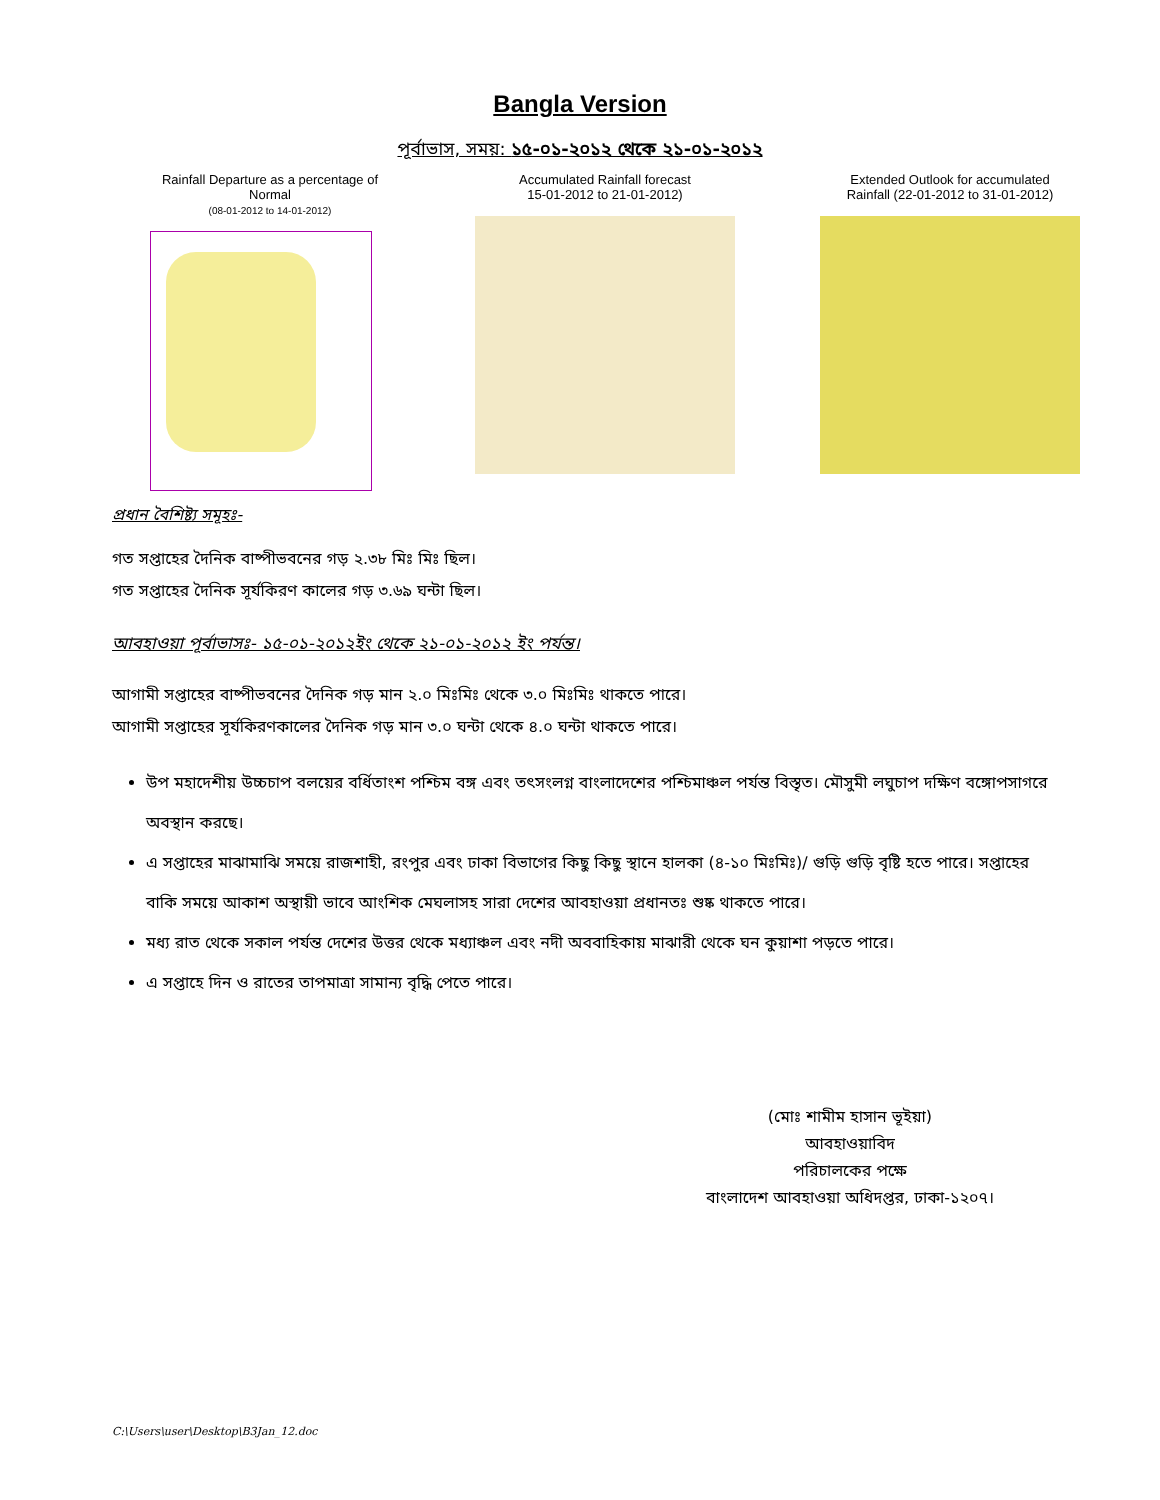Bangla Version
পূর্বাভাস, সময়: ১৫-০১-২০১২ থেকে ২১-০১-২০১২
Rainfall Departure as a percentage of Normal
(08-01-2012 to 14-01-2012)
Accumulated Rainfall forecast
15-01-2012 to 21-01-2012)
Extended Outlook for accumulated
Rainfall (22-01-2012 to 31-01-2012)
প্রধান বৈশিষ্ট্য সমূহঃ-
গত সপ্তাহের দৈনিক বাষ্পীভবনের গড় ২.৩৮ মিঃ মিঃ ছিল।
গত সপ্তাহের দৈনিক সূর্যকিরণ কালের গড় ৩.৬৯ ঘন্টা ছিল।
আবহাওয়া পূর্বাভাসঃ- ১৫-০১-২০১২ইং থেকে ২১-০১-২০১২ ইং পর্যন্ত।
আগামী সপ্তাহের বাষ্পীভবনের দৈনিক গড় মান ২.০ মিঃমিঃ থেকে ৩.০ মিঃমিঃ থাকতে পারে।
আগামী সপ্তাহের সূর্যকিরণকালের দৈনিক গড় মান ৩.০ ঘন্টা থেকে ৪.০ ঘন্টা থাকতে পারে।
উপ মহাদেশীয় উচ্চচাপ বলয়ের বর্ধিতাংশ পশ্চিম বঙ্গ এবং তৎসংলগ্ন বাংলাদেশের পশ্চিমাঞ্চল পর্যন্ত বিস্তৃত। মৌসুমী লঘুচাপ দক্ষিণ বঙ্গোপসাগরে অবস্থান করছে।
এ সপ্তাহের মাঝামাঝি সময়ে রাজশাহী, রংপুর এবং ঢাকা বিভাগের কিছু কিছু স্থানে হালকা (৪-১০ মিঃমিঃ)/ গুড়ি গুড়ি বৃষ্টি হতে পারে। সপ্তাহের বাকি সময়ে আকাশ অস্থায়ী ভাবে আংশিক মেঘলাসহ সারা দেশের আবহাওয়া প্রধানতঃ শুষ্ক থাকতে পারে।
মধ্য রাত থেকে সকাল পর্যন্ত দেশের উত্তর থেকে মধ্যাঞ্চল এবং নদী অববাহিকায় মাঝারী থেকে ঘন কুয়াশা পড়তে পারে।
এ সপ্তাহে দিন ও রাতের তাপমাত্রা সামান্য বৃদ্ধি পেতে পারে।
(মোঃ শামীম হাসান ভূইয়া)
আবহাওয়াবিদ
পরিচালকের পক্ষে
বাংলাদেশ আবহাওয়া অধিদপ্তর, ঢাকা-১২০৭।
C:\Users\user\Desktop\B3Jan_12.doc